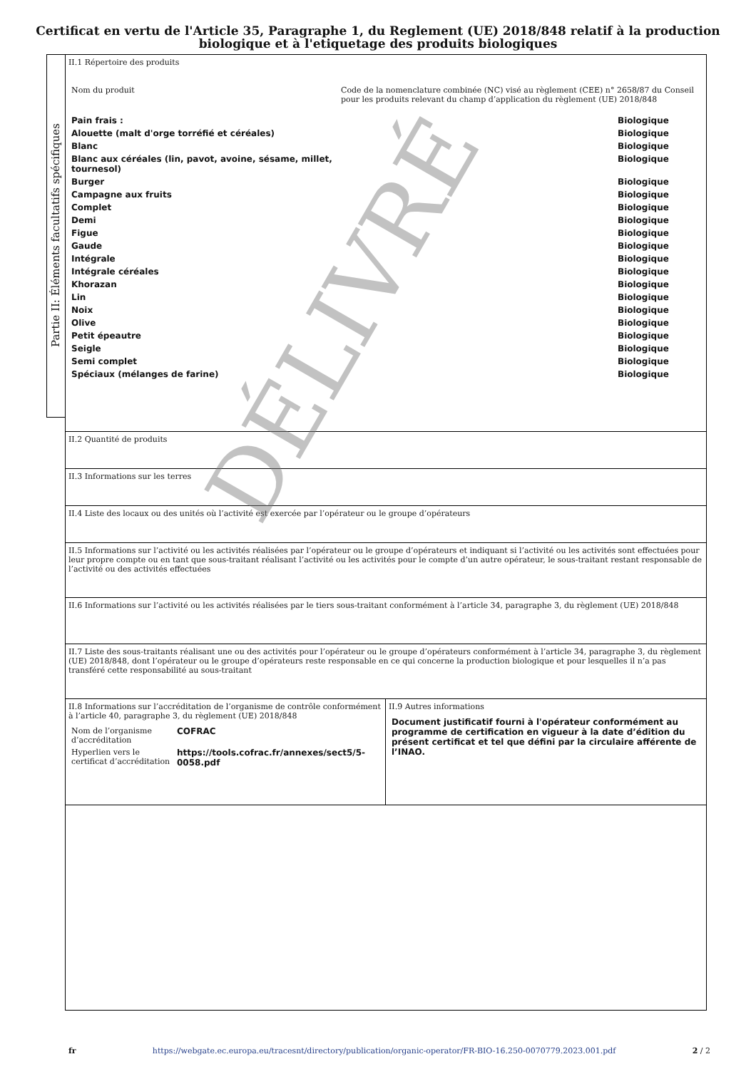Certificat en vertu de l'Article 35, Paragraphe 1, du Reglement (UE) 2018/848 relatif à la production
biologique et à l'etiquetage des produits biologiques
Partie II: Éléments facultatifs spécifiques
II.1 Répertoire des produits
| Nom du produit | Code de la nomenclature combinée (NC) visé au règlement (CEE) n° 2658/87 du Conseil pour les produits relevant du champ d’application du règlement (UE) 2018/848 | |
| Pain frais : | | Biologique |
| Alouette (malt d'orge torréfié et céréales) | | Biologique |
| Blanc | | Biologique |
| Blanc aux céréales (lin, pavot, avoine, sésame, millet, tournesol) | | Biologique |
| Burger | | Biologique |
| Campagne aux fruits | | Biologique |
| Complet | | Biologique |
| Demi | | Biologique |
| Figue | | Biologique |
| Gaude | | Biologique |
| Intégrale | | Biologique |
| Intégrale céréales | | Biologique |
| Khorazan | | Biologique |
| Lin | | Biologique |
| Noix | | Biologique |
| Olive | | Biologique |
| Petit épeautre | | Biologique |
| Seigle | | Biologique |
| Semi complet | | Biologique |
| Spéciaux (mélanges de farine) | | Biologique |
II.2 Quantité de produits
II.3 Informations sur les terres
II.4 Liste des locaux ou des unités où l’activité est exercée par l’opérateur ou le groupe d’opérateurs
II.5 Informations sur l’activité ou les activités réalisées par l’opérateur ou le groupe d’opérateurs et indiquant si l’activité ou les activités sont effectuées pour leur propre compte ou en tant que sous-traitant réalisant l’activité ou les activités pour le compte d’un autre opérateur, le sous-traitant restant responsable de l’activité ou des activités effectuées
II.6 Informations sur l’activité ou les activités réalisées par le tiers sous-traitant conformément à l’article 34, paragraphe 3, du règlement (UE) 2018/848
II.7 Liste des sous-traitants réalisant une ou des activités pour l’opérateur ou le groupe d’opérateurs conformément à l’article 34, paragraphe 3, du règlement (UE) 2018/848, dont l’opérateur ou le groupe d’opérateurs reste responsable en ce qui concerne la production biologique et pour lesquelles il n’a pas transféré cette responsabilité au sous-traitant
II.8 Informations sur l’accréditation de l’organisme de contrôle conformément à l’article 40, paragraphe 3, du règlement (UE) 2018/848
| Nom de l’organisme d’accréditation | COFRAC |
| Hyperlien vers le certificat d’accréditation | https://tools.cofrac.fr/annexes/sect5/5-0058.pdf |
II.9 Autres informations
Document justificatif fourni à l'opérateur conformément au programme de certification en vigueur à la date d’édition du présent certificat et tel que défini par la circulaire afférente de l’INAO.
DÉLIVRÉ
fr https://webgate.ec.europa.eu/tracesnt/directory/publication/organic-operator/FR-BIO-16.250-0070779.2023.001.pdf 2 / 2